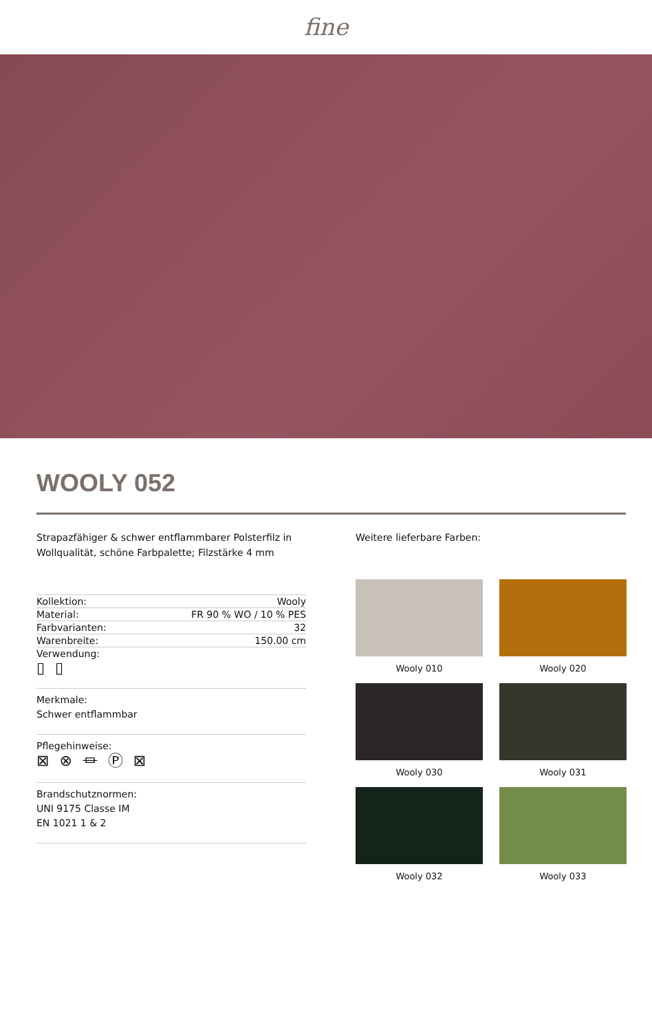fine
WOOLY 052
Strapazfähiger & schwer entflammbarer Polsterfilz in Wollqualität, schöne Farbpalette; Filzstärke 4 mm
| Kollektion: | Wooly |
| Material: | FR 90 % WO / 10 % PES |
| Farbvarianten: | 32 |
| Warenbreite: | 150.00 cm |
| Verwendung: ▯ ▯ | |
Merkmale:
Schwer entflammbar
Pflegehinweise:
⊠ ⊗ ⏛ Ⓟ ⊠
Brandschutznormen:
UNI 9175 Classe IM
EN 1021 1 & 2
Weitere lieferbare Farben:
Wooly 010
Wooly 020
Wooly 030
Wooly 031
Wooly 032
Wooly 033